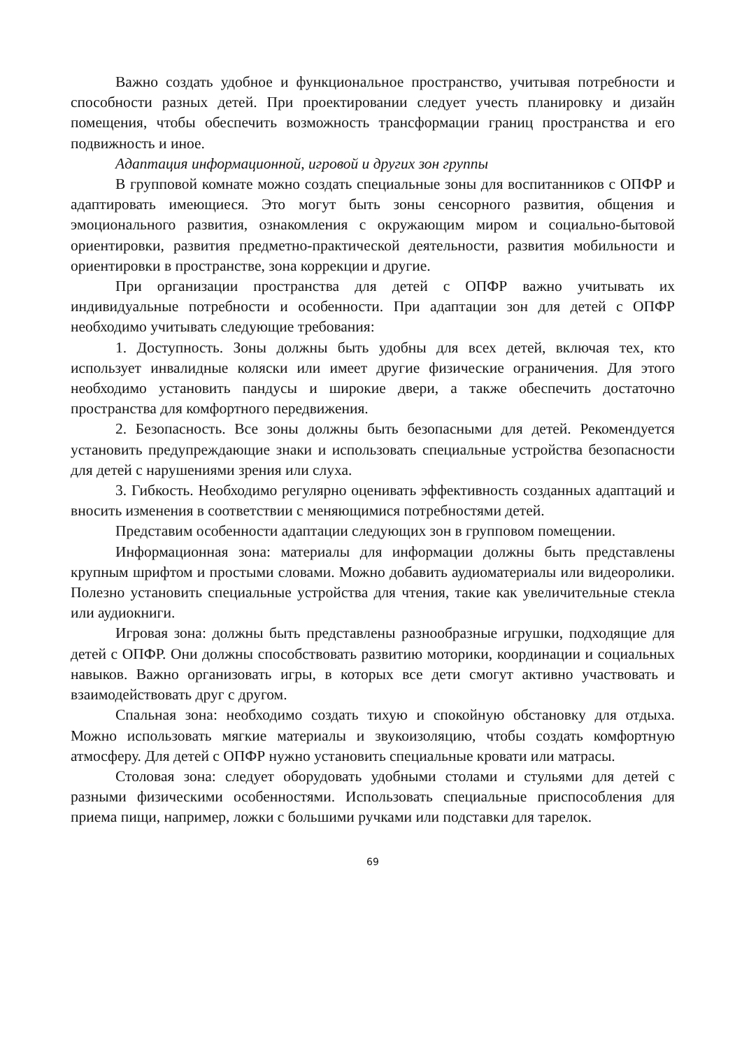Важно создать удобное и функциональное пространство, учитывая потребности и способности разных детей. При проектировании следует учесть планировку и дизайн помещения, чтобы обеспечить возможность трансформации границ пространства и его подвижность и иное.
Адаптация информационной, игровой и других зон группы
В групповой комнате можно создать специальные зоны для воспитанников с ОПФР и адаптировать имеющиеся. Это могут быть зоны сенсорного развития, общения и эмоционального развития, ознакомления с окружающим миром и социально-бытовой ориентировки, развития предметно-практической деятельности, развития мобильности и ориентировки в пространстве, зона коррекции и другие.
При организации пространства для детей с ОПФР важно учитывать их индивидуальные потребности и особенности. При адаптации зон для детей с ОПФР необходимо учитывать следующие требования:
1. Доступность. Зоны должны быть удобны для всех детей, включая тех, кто использует инвалидные коляски или имеет другие физические ограничения. Для этого необходимо установить пандусы и широкие двери, а также обеспечить достаточно пространства для комфортного передвижения.
2. Безопасность. Все зоны должны быть безопасными для детей. Рекомендуется установить предупреждающие знаки и использовать специальные устройства безопасности для детей с нарушениями зрения или слуха.
3. Гибкость. Необходимо регулярно оценивать эффективность созданных адаптаций и вносить изменения в соответствии с меняющимися потребностями детей.
Представим особенности адаптации следующих зон в групповом помещении.
Информационная зона: материалы для информации должны быть представлены крупным шрифтом и простыми словами. Можно добавить аудиоматериалы или видеоролики. Полезно установить специальные устройства для чтения, такие как увеличительные стекла или аудиокниги.
Игровая зона: должны быть представлены разнообразные игрушки, подходящие для детей с ОПФР. Они должны способствовать развитию моторики, координации и социальных навыков. Важно организовать игры, в которых все дети смогут активно участвовать и взаимодействовать друг с другом.
Спальная зона: необходимо создать тихую и спокойную обстановку для отдыха. Можно использовать мягкие материалы и звукоизоляцию, чтобы создать комфортную атмосферу. Для детей с ОПФР нужно установить специальные кровати или матрасы.
Столовая зона: следует оборудовать удобными столами и стульями для детей с разными физическими особенностями. Использовать специальные приспособления для приема пищи, например, ложки с большими ручками или подставки для тарелок.
69